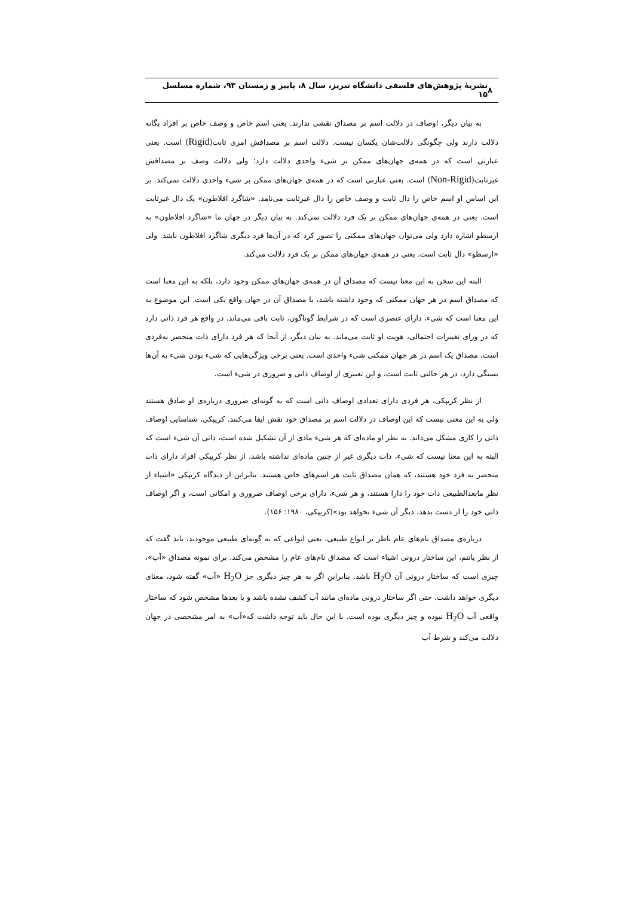۸ نشریۀ پژوهش‌های فلسفی دانشگاه تبریز، سال ۸، پاییز و زمستان ۹۳، شماره مسلسل ۱۵
به بیان دیگر، اوصاف در دلالت اسم بر مصداق نقشی ندارند. یعنی اسم خاص و وصف خاص بر افراد یگانه دلالت دارند ولی چگونگی دلالت‌شان یکسان نیست. دلالت اسم بر مصداقش امری ثابت(Rigid) است. یعنی عبارتی است که در همه‌ی جهان‌های ممکن بر شیء واحدی دلالت دارد؛ ولی دلالت وصف بر مصداقش غیرثابت(Non-Rigid) است. یعنی عبارتی است که در همه‌ی جهان‌های ممکن بر شیء واحدی دلالت نمی‌کند. بر این اساس او اسم خاص را دال ثابت و وصف خاص را دال غیرثابت می‌نامد. «شاگرد افلاطون» یک دال غیرثابت است. یعنی در همه‌ی جهان‌های ممکن بر یک فرد دلالت نمی‌کند. به بیان دیگر در جهان ما «شاگرد افلاطون» به ارسطو اشاره دارد ولی می‌توان جهان‌های ممکنی را تصور کرد که در آن‌ها فرد دیگری شاگرد افلاطون باشد. ولی «ارسطو» دال ثابت است. یعنی در همه‌ی جهان‌های ممکن بر یک فرد دلالت می‌کند.
البته این سخن به این معنا نیست که مصداق آن در همه‌ی جهان‌های ممکن وجود دارد، بلکه به این معنا است که مصداق اسم در هر جهان ممکنی که وجود داشته باشد، با مصداق آن در جهان واقع یکی است. این موضوع به این معنا است که شیء، دارای عنصری است که در شرایط گوناگون، ثابت باقی می‌ماند. در واقع هر فرد ذاتی دارد که در ورای تغییرات احتمالی، هویت او ثابت می‌ماند. به بیان دیگر، از آنجا که هر فرد دارای ذات منحصر به‌فردی است، مصداق یک اسم در هر جهان ممکنی شیء واحدی است. یعنی برخی ویژگی‌هایی که شیء بودن شیء به آن‌ها بستگی دارد، در هر حالتی ثابت است، و این تعبیری از اوصاف ذاتی و ضروری در شیء است.
از نظر کریپکی، هر فردی دارای تعدادی اوصاف ذاتی است که به گونه‌ای ضروری درباره‌ی او صادق هستند ولی به این معنی نیست که این اوصاف در دلالت اسم بر مصداق خود نقش ایفا می‌کنند. کریپکی، شناسایی اوصاف ذاتی را کاری مشکل می‌داند. به نظر او ماده‌ای که هر شیء مادی از آن تشکیل شده است، ذاتی آن شیء است که البته به این معنا نیست که شیء، ذات دیگری غیر از چنین ماده‌ای نداشته باشد. از نظر کریپکی افراد دارای ذات منحصر به فرد خود هستند، که همان مصداق ثابت هر اسم‌های خاص هستند. بنابراین از دیدگاه کریپکی «اشیاء از نظر مابعدالطبیعی ذات خود را دارا هستند، و هر شیء، دارای برخی اوصاف ضروری و امکانی است، و اگر اوصاف ذاتی خود را از دست بدهد، دیگر آن شیء نخواهد بود»(کریپکی، ۱۹۸۰: ۱۵۶).
درباره‌ی مصداق نام‌های عام ناظر بر انواع طبیعی، یعنی انواعی که به گونه‌ای طبیعی موجودند، باید گفت که از نظر پاتنم، این ساختار درونی اشیاء است که مصداق نام‌های عام را مشخص می‌کند. برای نمونه مصداق «آب»، چیزی است که ساختار درونی آن H<sub>2</sub>O باشد. بنابراین اگر به هر چیز دیگری جز H<sub>2</sub>O «آب» گفته شود، معنای دیگری خواهد داشت. حتی اگر ساختار درونی ماده‌ای مانند آب کشف نشده باشد و یا بعدها مشخص شود که ساختار واقعی آب H<sub>2</sub>O نبوده و چیز دیگری بوده است. با این حال باید توجه داشت که«آب» به امر مشخصی در جهان دلالت می‌کند و شرط آب